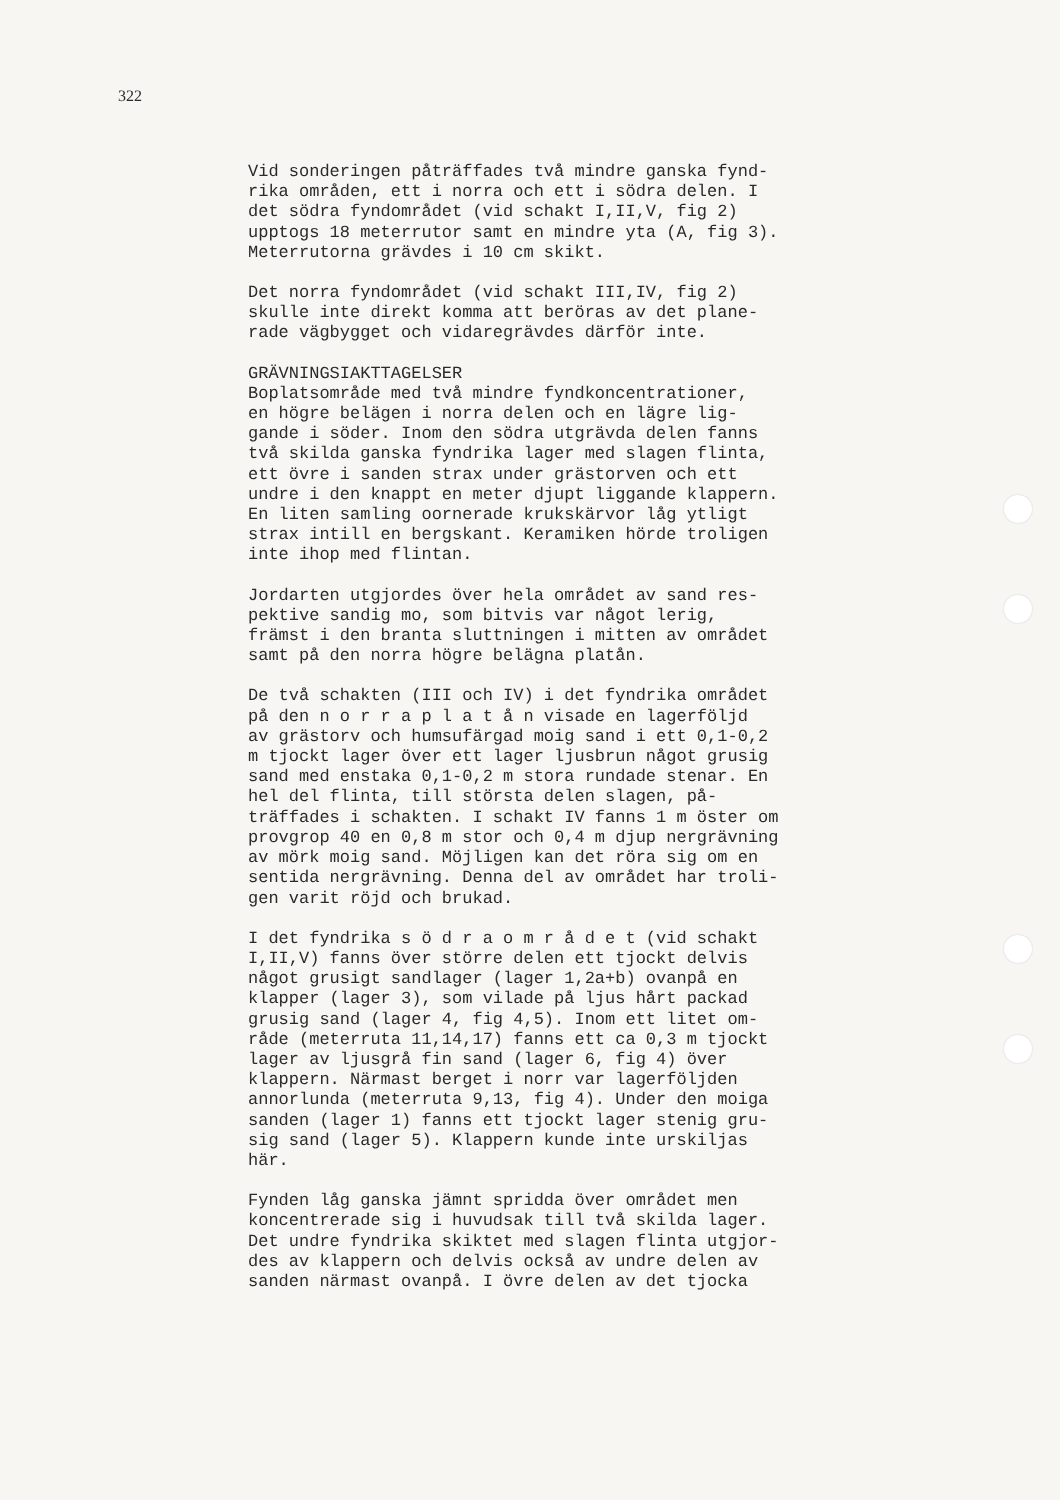322
Vid sonderingen påträffades två mindre ganska fynd- rika områden, ett i norra och ett i södra delen. I det södra fyndområdet (vid schakt I,II,V, fig 2) upptogs 18 meterrutor samt en mindre yta (A, fig 3). Meterrutorna grävdes i 10 cm skikt.
Det norra fyndområdet (vid schakt III,IV, fig 2) skulle inte direkt komma att beröras av det plane- rade vägbygget och vidaregrävdes därför inte.
GRÄVNINGSIAKTTAGELSER Boplatsområde med två mindre fyndkoncentrationer, en högre belägen i norra delen och en lägre lig- gande i söder. Inom den södra utgrävda delen fanns två skilda ganska fyndrika lager med slagen flinta, ett övre i sanden strax under grästorven och ett undre i den knappt en meter djupt liggande klappern. En liten samling oornerade krukskärvor låg ytligt strax intill en bergskant. Keramiken hörde troligen inte ihop med flintan.
Jordarten utgjordes över hela området av sand res- pektive sandig mo, som bitvis var något lerig, främst i den branta sluttningen i mitten av området samt på den norra högre belägna platån.
De två schakten (III och IV) i det fyndrika området på den n o r r a p l a t å n visade en lagerföljd av grästorv och humsufärgad moig sand i ett 0,1-0,2 m tjockt lager över ett lager ljusbrun något grusig sand med enstaka 0,1-0,2 m stora rundade stenar. En hel del flinta, till största delen slagen, på- träffades i schakten. I schakt IV fanns 1 m öster om provgrop 40 en 0,8 m stor och 0,4 m djup nergrävning av mörk moig sand. Möjligen kan det röra sig om en sentida nergrävning. Denna del av området har troli- gen varit röjd och brukad.
I det fyndrika s ö d r a o m r å d e t (vid schakt I,II,V) fanns över större delen ett tjockt delvis något grusigt sandlager (lager 1,2a+b) ovanpå en klapper (lager 3), som vilade på ljus hårt packad grusig sand (lager 4, fig 4,5). Inom ett litet om- råde (meterruta 11,14,17) fanns ett ca 0,3 m tjockt lager av ljusgrå fin sand (lager 6, fig 4) över klappern. Närmast berget i norr var lagerföljden annorlunda (meterruta 9,13, fig 4). Under den moiga sanden (lager 1) fanns ett tjockt lager stenig gru- sig sand (lager 5). Klappern kunde inte urskiljas här.
Fynden låg ganska jämnt spridda över området men koncentrerade sig i huvudsak till två skilda lager. Det undre fyndrika skiktet med slagen flinta utgjor- des av klappern och delvis också av undre delen av sanden närmast ovanpå. I övre delen av det tjocka